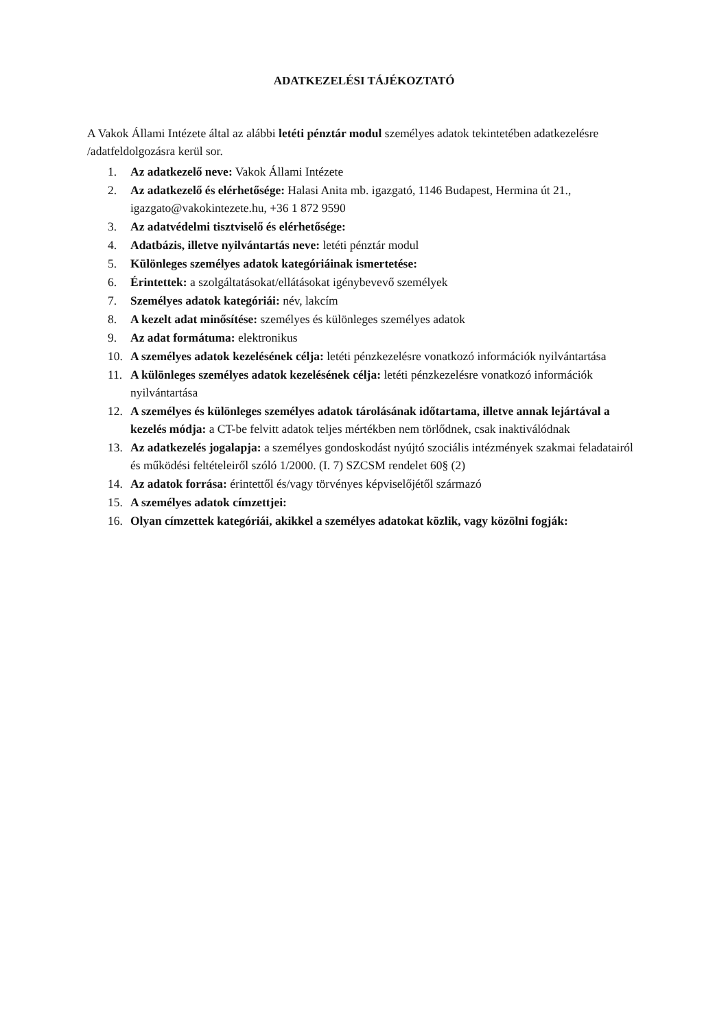ADATKEZELÉSI TÁJÉKOZTATÓ
A Vakok Állami Intézete által az alábbi letéti pénztár modul személyes adatok tekintetében adatkezelésre /adatfeldolgozásra kerül sor.
1. Az adatkezelő neve: Vakok Állami Intézete
2. Az adatkezelő és elérhetősége: Halasi Anita mb. igazgató, 1146 Budapest, Hermina út 21., igazgato@vakokintezete.hu, +36 1 872 9590
3. Az adatvédelmi tisztviselő és elérhetősége:
4. Adatbázis, illetve nyilvántartás neve: letéti pénztár modul
5. Különleges személyes adatok kategóriáinak ismertetése:
6. Érintettek: a szolgáltatásokat/ellátásokat igénybevevő személyek
7. Személyes adatok kategóriái: név, lakcím
8. A kezelt adat minősítése: személyes és különleges személyes adatok
9. Az adat formátuma: elektronikus
10. A személyes adatok kezelésének célja: letéti pénzkezelésre vonatkozó információk nyilvántartása
11. A különleges személyes adatok kezelésének célja: letéti pénzkezelésre vonatkozó információk nyilvántartása
12. A személyes és különleges személyes adatok tárolásának időtartama, illetve annak lejártával a kezelés módja: a CT-be felvitt adatok teljes mértékben nem törlődnek, csak inaktiválódnak
13. Az adatkezelés jogalapja: a személyes gondoskodást nyújtó szociális intézmények szakmai feladatairól és működési feltételeiről szóló 1/2000. (I. 7) SZCSM rendelet 60§ (2)
14. Az adatok forrása: érintettől és/vagy törvényes képviselőjétől származó
15. A személyes adatok címzettjei:
16. Olyan címzettek kategóriái, akikkel a személyes adatokat közlik, vagy közölni fogják: